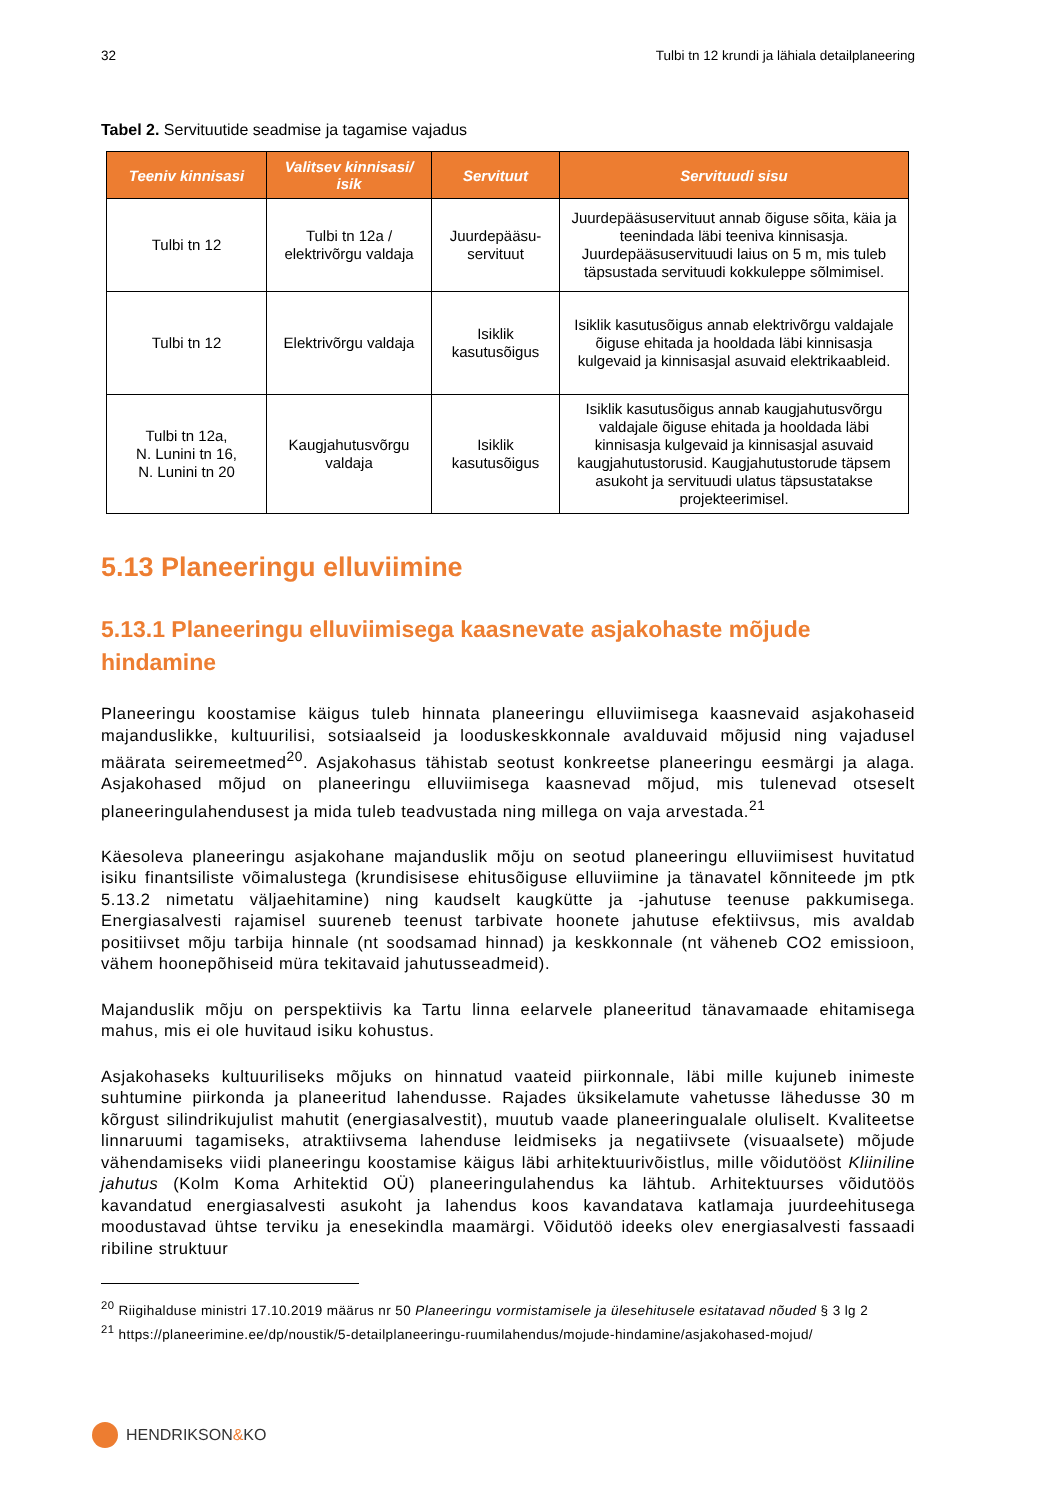32 Tulbi tn 12 krundi ja lähiala detailplaneering
Tabel 2. Servituutide seadmise ja tagamise vajadus
| Teeniv kinnisasi | Valitsev kinnisasi/ isik | Servituut | Servituudi sisu |
| --- | --- | --- | --- |
| Tulbi tn 12 | Tulbi tn 12a / elektrivõrgu valdaja | Juurdepääsu-servituut | Juurdepääsuservituut annab õiguse sõita, käia ja teenindada läbi teeniva kinnisasja. Juurdepääsuservituudi laius on 5 m, mis tuleb täpsustada servituudi kokkuleppe sõlmimisel. |
| Tulbi tn 12 | Elektrivõrgu valdaja | Isiklik kasutusõigus | Isiklik kasutusõigus annab elektrivõrgu valdajale õiguse ehitada ja hooldada läbi kinnisasja kulgevaid ja kinnisasjal asuvaid elektrikaableid. |
| Tulbi tn 12a, N. Lunini tn 16, N. Lunini tn 20 | Kaugjahutusvõrgu valdaja | Isiklik kasutusõigus | Isiklik kasutusõigus annab kaugjahutusvõrgu valdajale õiguse ehitada ja hooldada läbi kinnisasja kulgevaid ja kinnisasjal asuvaid kaugjahutustorusid. Kaugjahutustorude täpsem asukoht ja servituudi ulatus täpsustatakse projekteerimisel. |
5.13 Planeeringu elluviimine
5.13.1 Planeeringu elluviimisega kaasnevate asjakohaste mõjude hindamine
Planeeringu koostamise käigus tuleb hinnata planeeringu elluviimisega kaasnevaid asjakohaseid majanduslikke, kultuurilisi, sotsiaalseid ja looduskeskkonnale avalduvaid mõjusid ning vajadusel määrata seiremeetmed<sup>20</sup>. Asjakohasus tähistab seotust konkreetse planeeringu eesmärgi ja alaga. Asjakohased mõjud on planeeringu elluviimisega kaasnevad mõjud, mis tulenevad otseselt planeeringulahendusest ja mida tuleb teadvustada ning millega on vaja arvestada.<sup>21</sup>
Käesoleva planeeringu asjakohane majanduslik mõju on seotud planeeringu elluviimisest huvitatud isiku finantsiliste võimalustega (krundisisese ehitusõiguse elluviimine ja tänavatel kõnniteede jm ptk 5.13.2 nimetatu väljaehitamine) ning kaudselt kaugkütte ja -jahutuse teenuse pakkumisega. Energiasalvesti rajamisel suureneb teenust tarbivate hoonete jahutuse efektiivsus, mis avaldab positiivset mõju tarbija hinnale (nt soodsamad hinnad) ja keskkonnale (nt väheneb CO2 emissioon, vähem hoonepõhiseid müra tekitavaid jahutusseadmeid).
Majanduslik mõju on perspektiivis ka Tartu linna eelarvele planeeritud tänavamaade ehitamisega mahus, mis ei ole huvitaud isiku kohustus.
Asjakohaseks kultuuriliseks mõjuks on hinnatud vaateid piirkonnale, läbi mille kujuneb inimeste suhtumine piirkonda ja planeeritud lahendusse. Rajades üksikelamute vahetusse lähedusse 30 m kõrgust silindrikujulist mahutit (energiasalvestit), muutub vaade planeeringualale oluliselt. Kvaliteetse linnaruumi tagamiseks, atraktiivsema lahenduse leidmiseks ja negatiivsete (visuaalsete) mõjude vähendamiseks viidi planeeringu koostamise käigus läbi arhitektuurivõistlus, mille võidutööst Kliiniline jahutus (Kolm Koma Arhitektid OÜ) planeeringulahendus ka lähtub. Arhitektuurses võidutöös kavandatud energiasalvesti asukoht ja lahendus koos kavandatava katlamaja juurdeehitusega moodustavad ühtse terviku ja enesekindla maamärgi. Võidutöö ideeks olev energiasalvesti fassaadi ribiline struktuur
<sup>20</sup> Riigihalduse ministri 17.10.2019 määrus nr 50 Planeeringu vormistamisele ja ülesehitusele esitatavad nõuded § 3 lg 2
<sup>21</sup> https://planeerimine.ee/dp/noustik/5-detailplaneeringu-ruumilahendus/mojude-hindamine/asjakohased-mojud/
HENDRIKSON & KO